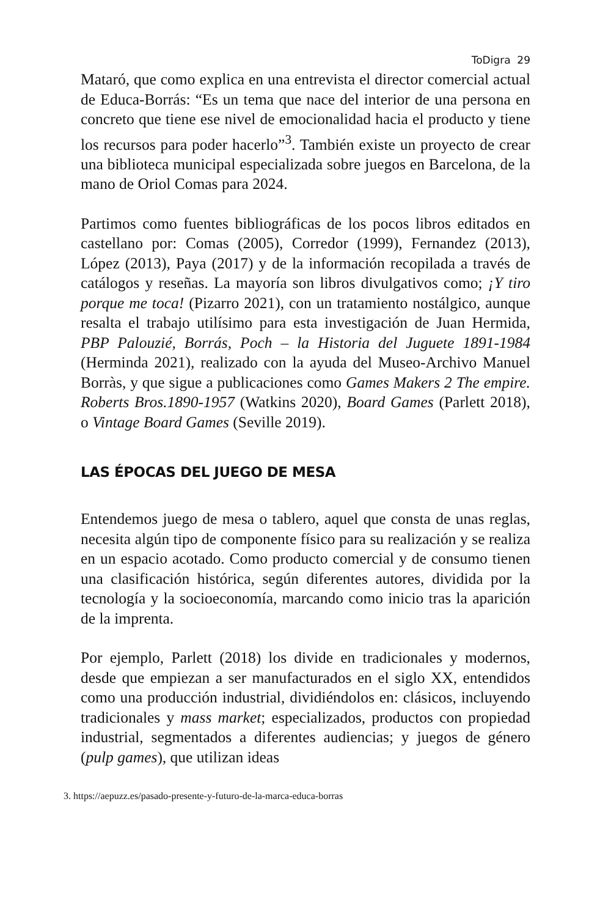ToDigra 29
Mataró, que como explica en una entrevista el director comercial actual de Educa-Borrás: “Es un tema que nace del interior de una persona en concreto que tiene ese nivel de emocionalidad hacia el producto y tiene los recursos para poder hacerlo”<sup>3</sup>. También existe un proyecto de crear una biblioteca municipal especializada sobre juegos en Barcelona, de la mano de Oriol Comas para 2024.
Partimos como fuentes bibliográficas de los pocos libros editados en castellano por: Comas (2005), Corredor (1999), Fernandez (2013), López (2013), Paya (2017) y de la información recopilada a través de catálogos y reseñas. La mayoría son libros divulgativos como; ¡Y tiro porque me toca! (Pizarro 2021), con un tratamiento nostálgico, aunque resalta el trabajo utilísimo para esta investigación de Juan Hermida, PBP Palouzié, Borrás, Poch – la Historia del Juguete 1891-1984 (Herminda 2021), realizado con la ayuda del Museo-Archivo Manuel Borràs, y que sigue a publicaciones como Games Makers 2 The empire. Roberts Bros.1890-1957 (Watkins 2020), Board Games (Parlett 2018), o Vintage Board Games (Seville 2019).
LAS ÉPOCAS DEL JUEGO DE MESA
Entendemos juego de mesa o tablero, aquel que consta de unas reglas, necesita algún tipo de componente físico para su realización y se realiza en un espacio acotado. Como producto comercial y de consumo tienen una clasificación histórica, según diferentes autores, dividida por la tecnología y la socioeconomía, marcando como inicio tras la aparición de la imprenta.
Por ejemplo, Parlett (2018) los divide en tradicionales y modernos, desde que empiezan a ser manufacturados en el siglo XX, entendidos como una producción industrial, dividiéndolos en: clásicos, incluyendo tradicionales y mass market; especializados, productos con propiedad industrial, segmentados a diferentes audiencias; y juegos de género (pulp games), que utilizan ideas
3. https://aepuzz.es/pasado-presente-y-futuro-de-la-marca-educa-borras